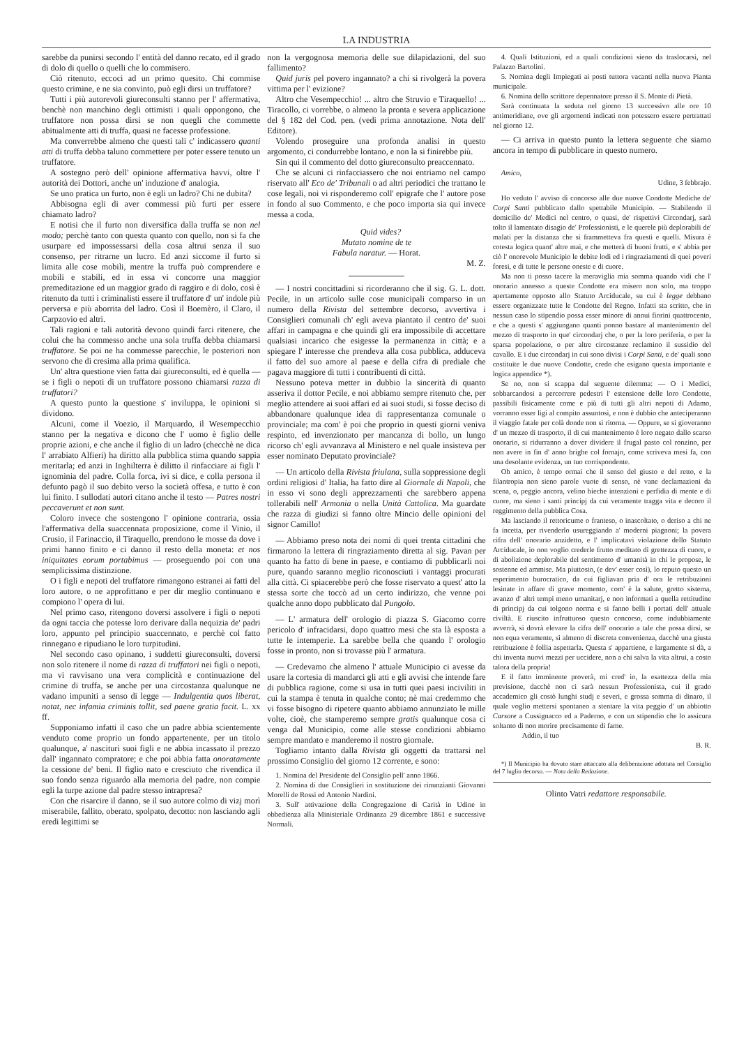LA INDUSTRIA
sarebbe da punirsi secondo l' entità del danno recato, ed il grado di dolo di quello o quelli che lo commisero.
Ciò ritenuto, eccoci ad un primo quesito. Chi commise questo crimine, e ne sia convinto, può egli dirsi un truffatore?
Tutti i più autorevoli giureconsulti stanno per l' affermativa, benchè non manchino degli ottimisti i quali oppongono, che truffatore non possa dirsi se non quegli che commette abitualmente atti di truffa, quasi ne facesse professione.
Ma converrebbe almeno che questi tali c' indicassero quanti atti di truffa debba taluno commettere per poter essere tenuto un truffatore.
A sostegno però dell' opinione affermativa havvi, oltre l' autorità dei Dottori, anche un' induzione d' analogia.
Se uno pratica un furto, non è egli un ladro? Chi ne dubita?
Abbisogna egli di aver commessi più furti per essere chiamato ladro?
E notisi che il furto non diversifica dalla truffa se non nel modo; perchè tanto con questa quanto con quello, non si fa che usurpare ed impossessarsi della cosa altrui senza il suo consenso, per ritrarne un lucro. Ed anzi siccome il furto si limita alle cose mobili, mentre la truffa può comprendere e mobili e stabili, ed in essa vi concorre una maggior premeditazione ed un maggior grado di raggiro e di dolo, così è ritenuto da tutti i criminalisti essere il truffatore d' un' indole più perversa e più aborrita del ladro. Così il Boemèro, il Claro, il Carpzovio ed altri.
Tali ragioni e tali autorità devono quindi farci ritenere, che colui che ha commesso anche una sola truffa debba chiamarsi truffatore. Se poi ne ha commesse parecchie, le posteriori non servono che di cresima alla prima qualifica.
Un' altra questione vien fatta dai giureconsulti, ed è quella — se i figli o nepoti di un truffatore possono chiamarsi razza di truffatori?
A questo punto la questione s' inviluppa, le opinioni si dividono.
Alcuni, come il Voezio, il Marquardo, il Wesempecchio stanno per la negativa e dicono che l' uomo è figlio delle proprie azioni, e che anche il figlio di un ladro (checchè ne dica l' arrabiato Alfieri) ha diritto alla pubblica stima quando sappia meritarla; ed anzi in Inghilterra è dilitto il rinfacciare ai figli l' ignominia del padre. Colla forca, ivi si dice, e colla persona il defunto pagò il suo debito verso la società offesa, e tutto è con lui finito. I sullodati autori citano anche il testo — Patres nostri peccaverunt et non sunt.
Coloro invece che sostengono l' opinione contraria, ossia l'affermativa della suaccennata proposizione, come il Vinio, il Crusio, il Farinaccio, il Tiraquello, prendono le mosse da dove i primi hanno finito e ci danno il resto della moneta: et nos iniquitates eorum portabimus — proseguendo poi con una semplicissima distinzione.
O i figli e nepoti del truffatore rimangono estranei ai fatti del loro autore, o ne approfittano e per dir meglio continuano e compiono l' opera di lui.
Nel primo caso, ritengono doversi assolvere i figli o nepoti da ogni taccia che potesse loro derivare dalla nequizia de' padri loro, appunto pel principio suaccennato, e perchè col fatto rinnegano e ripudiano le loro turpitudini.
Nel secondo caso opinano, i suddetti giureconsulti, doversi non solo ritenere il nome di razza di truffatori nei figli o nepoti, ma vi ravvisano una vera complicità e continuazione del crimine di truffa, se anche per una circostanza qualunque ne vadano impuniti a senso di legge — Indulgentia quos liberat, notat, nec infamia criminis tollit, sed paene gratia facit. L. xx ff.
Supponiamo infatti il caso che un padre abbia scientemente venduto come proprio un fondo appartenente, per un titolo qualunque, a' nasciturì suoi figli e ne abbia incassato il prezzo dall' ingannato compratore; e che poi abbia fatta onoratamente la cessione de' beni. Il figlio nato e cresciuto che rivendica il suo fondo senza riguardo alla memoria del padre, non compie egli la turpe azione dal padre stesso intrapresa?
Con che risarcire il danno, se il suo autore colmo di vizj morì miserabile, fallito, oberato, spolpato, decotto: non lasciando agli eredi legittimi se
non la vergognosa memoria delle sue dilapidazioni, del suo fallimento?
Quid juris pel povero ingannato? a chi si rivolgerà la povera vittima per l' evizione?
Altro che Vesempecchio! ... altro che Struvio e Tiraquello! ... Tiracollo, ci vorrebbe, o almeno la pronta e severa applicazione del § 182 del Cod. pen. (vedi prima annotazione. Nota dell' Editore).
Volendo proseguire una profonda analisi in questo argomento, ci condurrebbe lontano, e non la si finirebbe più.
Sin qui il commento del dotto giureconsulto preaccennato.
Che se alcuni ci rinfacciassero che noi entriamo nel campo riservato all' Eco de' Tribunali o ad altri periodici che trattano le cose legali, noi vi risponderemo coll' epigrafe che l' autore pose in fondo al suo Commento, e che poco importa sia qui invece messa a coda.
Quid vides?
Mutato nomine de te
Fabula naratur. — Horat.
M. Z.
— I nostri concittadini si ricorderanno che il sig. G. L. dott. Pecile, in un articolo sulle cose municipali comparso in un numero della Rivista del settembre decorso, avvertiva i Consiglieri comunali ch' egli aveva piantato il centro de' suoi affari in campagna e che quindi gli era impossibile di accettare qualsiasi incarico che esigesse la permanenza in città; e a spiegare l' interesse che prendeva alla cosa pubblica, adduceva il fatto del suo amore al paese e della cifra di prediale che pagava maggiore di tutti i contribuenti di città.
Nessuno poteva metter in dubbio la sincerità di quanto asseriva il dottor Pecile, e noi abbiamo sempre ritenuto che, per meglio attendere ai suoi affari ed ai suoi studi, si fosse deciso di abbandonare qualunque idea di rappresentanza comunale o provinciale; ma com' è poi che proprio in questi giorni veniva respinto, ed invenzionato per mancanza di bollo, un lungo ricorso ch' egli avvanzava al Ministero e nel quale insisteva per esser nominato Deputato provinciale?
— Un articolo della Rivista friulana, sulla soppressione degli ordini religiosi d' Italia, ha fatto dire al Giornale di Napoli, che in esso vi sono degli apprezzamenti che sarebbero appena tollerabili nell' Armonia o nella Unità Cattolica. Ma guardate che razza di giudizi si fanno oltre Mincio delle opinioni del signor Camillo!
— Abbiamo preso nota dei nomi di quei trenta cittadini che firmarono la lettera di ringraziamento diretta al sig. Pavan per quanto ha fatto di bene in paese, e contiamo di pubblicarli noi pure, quando saranno meglio riconosciuti i vantaggi procurati alla città. Ci spiacerebbe però che fosse riservato a quest' atto la stessa sorte che toccò ad un certo indirizzo, che venne poi qualche anno dopo pubblicato dal Pungolo.
— L' armatura dell' orologio di piazza S. Giacomo corre pericolo d' infracidarsi, dopo quattro mesi che sta là esposta a tutte le intemperie. La sarebbe bella che quando l' orologio fosse in pronto, non si trovasse più l' armatura.
— Credevamo che almeno l' attuale Municipio ci avesse da usare la cortesia di mandarci gli atti e gli avvisi che intende fare di pubblica ragione, come si usa in tutti quei paesi inciviliti in cui la stampa è tenuta in qualche conto; nè mai credemmo che vi fosse bisogno di ripetere quanto abbiamo annunziato le mille volte, cioè, che stamperemo sempre gratis qualunque cosa ci venga dal Municipio, come alle stesse condizioni abbiamo sempre mandato e manderemo il nostro giornale.
Togliamo intanto dalla Rivista gli oggetti da trattarsi nel prossimo Consiglio del giorno 12 corrente, e sono:
1. Nomina del Presidente del Consiglio pell' anno 1866.
2. Nomina di due Consiglieri in sostituzione dei rinunzianti Giovanni Morelli de Rossi ed Antonio Nardini.
3. Sull' attivazione della Congregazione di Carità in Udine in obbedienza alla Ministeriale Ordinanza 29 dicembre 1861 e successive Normali.
4. Quali Istituzioni, ed a quali condizioni sieno da traslocarsi, nel Palazzo Bartolini.
5. Nomina degli Impiegati ai posti tuttora vacanti nella nuova Pianta municipale.
6. Nomina dello scrittore depennatore presso il S. Monte di Pietà.
Sarà continuata la seduta nel giorno 13 successivo alle ore 10 antimeridiane, ove gli argomenti indicati non potessero essere pertrattati nel giorno 12.
— Ci arriva in questo punto la lettera seguente che siamo ancora in tempo di pubblicare in questo numero.
Amico,
Udine, 3 febbrajo.
Ho veduto l' avviso di concorso alle due nuove Condotte Mediche de' Corpi Santi pubblicato dallo spettabile Municipio. — Stabilendo il domicilio de' Medici nel centro, o quasi, de' rispettivi Circondarj, sarà tolto il lamentato disagio de' Professionisti, e le querele più deplorabili de' malati per la distanza che si frammetteva fra questi e quelli. Misura è cotesta logica quant' altre mai, e che metterà di buoni frutti, e s' abbia per ciò l' onorevole Municipio le debite lodi ed i ringraziamenti di quei poveri foresi, e di tutte le persone oneste e di cuore.
Ma non ti posso tacere la meraviglia mia somma quando vidi che l' onorario annesso a queste Condotte era misero non solo, ma troppo apertamente opposto allo Statuto Arciducale, su cui è legge debbano essere organizzate tutte le Condotte del Regno. Infatti sta scritto, che in nessun caso lo stipendio possa esser minore di annui fiorini quattrocento, e che a questi s' aggiungano quanti ponno bastare al mantenimento del mezzo di trasporto in que' circondarj che, o per la loro periferia, o per la sparsa popolazione, o per altre circostanze reclamino il sussidio del cavallo. E i due circondarj in cui sono divisi i Corpi Santi, e de' quali sono costituite le due nuove Condotte, credo che esigano questa importante e logica appendice *).
Se no, non si scappa dal seguente dilemma: — O i Medici, sobbarcandosi a percorrere pedestri l' estensione delle loro Condotte, passibili fisicamente come e più di tutti gli altri nepoti di Adamo, vorranno esser ligi al compito assuntosi, e non è dubbio che anteciperanno il viaggio fatale per colà donde non si ritorna. — Oppure, se si gioveranno d' un mezzo di trasporto, il di cui mantenimento è loro negato dallo scarso onorario, si ridurranno a dover dividere il frugal pasto col ronzino, per non avere in fin d' anno brighe col fornajo, come scriveva mesi fa, con una desolante evidenza, un tuo corrispondente.
Oh amico, è tempo ormai che il senso del giusto e del retto, e la filantropia non sieno parole vuote di senso, nè vane declamazioni da scena, o, peggio ancora, velino bieche intenzioni e perfidia di mente e di cuore, ma sieno i santi principj da cui veramente tragga vita e decoro il reggimento della pubblica Cosa.
Ma lasciando il rettoricume o franteso, o inascoltato, o deriso a chi ne fa incetta, per rivenderlo usureggiando a' moderni piagnoni; la povera cifra dell' onorario anzidetto, e l' implicatavi violazione dello Statuto Arciducale, io non voglio crederle frutto meditato di grettezza di cuore, e di abolizione deplorabile del sentimento d' umanità in chi le propose, le sostenne ed ammise. Ma piuttosto, (e dev' esser così), lo reputo questo un esperimento burocratico, da cui figliavan pria d' ora le retribuzioni lesinate in affare di grave momento, com' è la salute, gretto sistema, avanzo d' altri tempi meno umanitarj, e non informati a quella rettitudine di principj da cui tolgono norma e si fanno belli i portati dell' attuale civiltà. E riuscito infruttuoso questo concorso, come indubbiamente avverrà, si dovrà elevare la cifra dell' onorario a tale che possa dirsi, se non equa veramente, sì almeno di discreta convenienza, dacchè una giusta retribuzione è follia aspettarla. Questa s' appartiene, e largamente si dà, a chi inventa nuovi mezzi per uccidere, non a chi salva la vita altrui, a costo talora della propria!
E il fatto imminente proverà, mi cred' io, la esattezza della mia previsione, dacchè non ci sarà nessun Professionista, cui il grado accademico gli costò lunghi studj e severi, e grossa somma di dinaro, il quale voglio mettersi spontaneo a stentare la vita peggio d' un abbiotto Carsore a Cussignacco ed a Paderno, e con un stipendio che lo assicura soltanto di non morire precisamente di fame.
Addio, il tuo
B. R.
*) Il Municipio ha dovuto stare attaccato alla deliberazione adottata nel Consiglio del 7 luglio decorso. — Nota della Redazione.
Olinto Vatri redattore responsabile.